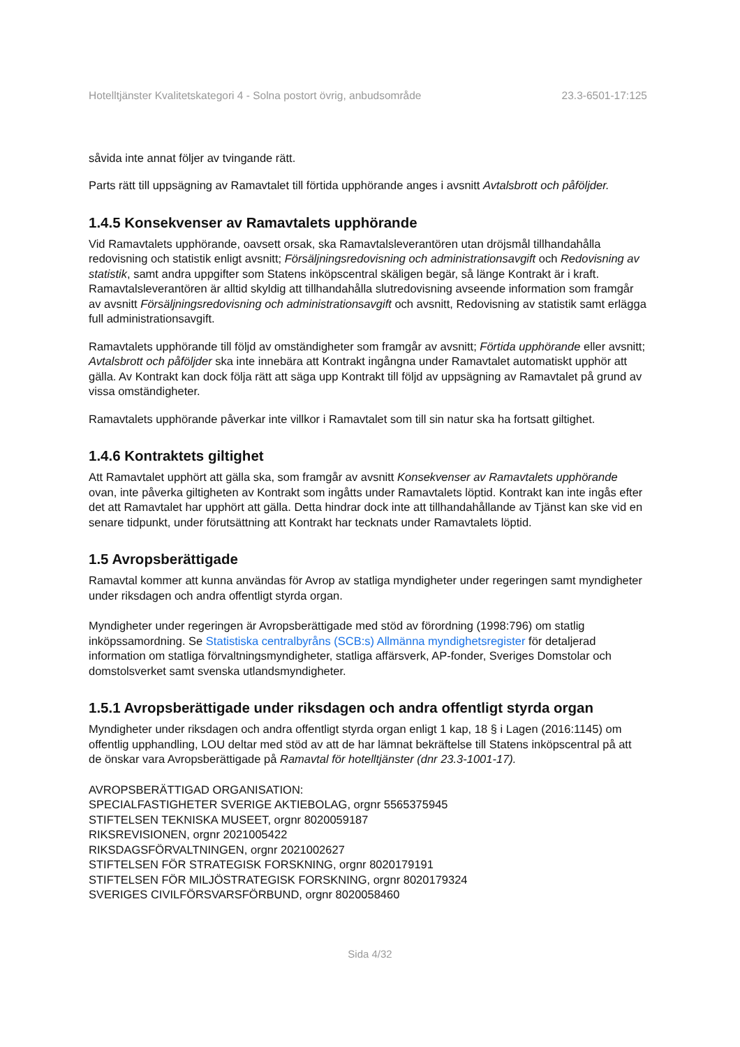Hotelltjänster Kvalitetskategori 4 - Solna postort övrig, anbudsområde 23.3-6501-17:125
såvida inte annat följer av tvingande rätt.
Parts rätt till uppsägning av Ramavtalet till förtida upphörande anges i avsnitt Avtalsbrott och påföljder.
1.4.5 Konsekvenser av Ramavtalets upphörande
Vid Ramavtalets upphörande, oavsett orsak, ska Ramavtalsleverantören utan dröjsmål tillhandahålla redovisning och statistik enligt avsnitt; Försäljningsredovisning och administrationsavgift och Redovisning av statistik, samt andra uppgifter som Statens inköpscentral skäligen begär, så länge Kontrakt är i kraft. Ramavtalsleverantören är alltid skyldig att tillhandahålla slutredovisning avseende information som framgår av avsnitt Försäljningsredovisning och administrationsavgift och avsnitt, Redovisning av statistik samt erlägga full administrationsavgift.
Ramavtalets upphörande till följd av omständigheter som framgår av avsnitt; Förtida upphörande eller avsnitt; Avtalsbrott och påföljder ska inte innebära att Kontrakt ingångna under Ramavtalet automatiskt upphör att gälla. Av Kontrakt kan dock följa rätt att säga upp Kontrakt till följd av uppsägning av Ramavtalet på grund av vissa omständigheter.
Ramavtalets upphörande påverkar inte villkor i Ramavtalet som till sin natur ska ha fortsatt giltighet.
1.4.6 Kontraktets giltighet
Att Ramavtalet upphört att gälla ska, som framgår av avsnitt Konsekvenser av Ramavtalets upphörande ovan, inte påverka giltigheten av Kontrakt som ingåtts under Ramavtalets löptid. Kontrakt kan inte ingås efter det att Ramavtalet har upphört att gälla. Detta hindrar dock inte att tillhandahållande av Tjänst kan ske vid en senare tidpunkt, under förutsättning att Kontrakt har tecknats under Ramavtalets löptid.
1.5 Avropsberättigade
Ramavtal kommer att kunna användas för Avrop av statliga myndigheter under regeringen samt myndigheter under riksdagen och andra offentligt styrda organ.
Myndigheter under regeringen är Avropsberättigade med stöd av förordning (1998:796) om statlig inköpssamordning. Se Statistiska centralbyråns (SCB:s) Allmänna myndighetsregister för detaljerad information om statliga förvaltningsmyndigheter, statliga affärsverk, AP-fonder, Sveriges Domstolar och domstolsverket samt svenska utlandsmyndigheter.
1.5.1 Avropsberättigade under riksdagen och andra offentligt styrda organ
Myndigheter under riksdagen och andra offentligt styrda organ enligt 1 kap, 18 § i Lagen (2016:1145) om offentlig upphandling, LOU deltar med stöd av att de har lämnat bekräftelse till Statens inköpscentral på att de önskar vara Avropsberättigade på Ramavtal för hotelltjänster (dnr 23.3-1001-17).
AVROPSBERÄTTIGAD ORGANISATION:
SPECIALFASTIGHETER SVERIGE AKTIEBOLAG, orgnr 5565375945
STIFTELSEN TEKNISKA MUSEET, orgnr 8020059187
RIKSREVISIONEN, orgnr 2021005422
RIKSDAGSFÖRVALTNINGEN, orgnr 2021002627
STIFTELSEN FÖR STRATEGISK FORSKNING, orgnr 8020179191
STIFTELSEN FÖR MILJÖSTRATEGISK FORSKNING, orgnr 8020179324
SVERIGES CIVILFÖRSVARSFÖRBUND, orgnr 8020058460
Sida 4/32